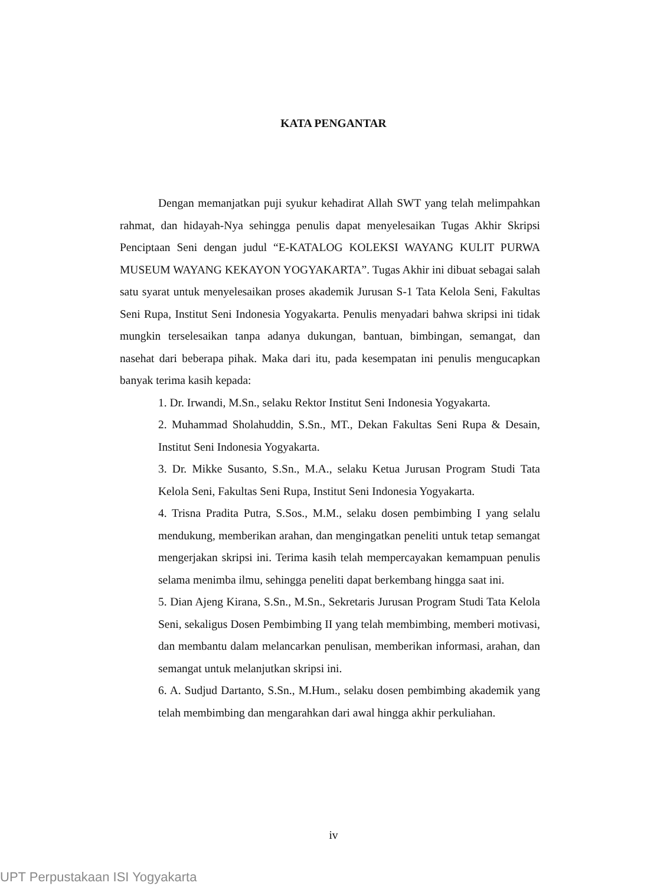KATA PENGANTAR
Dengan memanjatkan puji syukur kehadirat Allah SWT yang telah melimpahkan rahmat, dan hidayah-Nya sehingga penulis dapat menyelesaikan Tugas Akhir Skripsi Penciptaan Seni dengan judul “E-KATALOG KOLEKSI WAYANG KULIT PURWA MUSEUM WAYANG KEKAYON YOGYAKARTA”. Tugas Akhir ini dibuat sebagai salah satu syarat untuk menyelesaikan proses akademik Jurusan S-1 Tata Kelola Seni, Fakultas Seni Rupa, Institut Seni Indonesia Yogyakarta. Penulis menyadari bahwa skripsi ini tidak mungkin terselesaikan tanpa adanya dukungan, bantuan, bimbingan, semangat, dan nasehat dari beberapa pihak. Maka dari itu, pada kesempatan ini penulis mengucapkan banyak terima kasih kepada:
1. Dr. Irwandi, M.Sn., selaku Rektor Institut Seni Indonesia Yogyakarta.
2. Muhammad Sholahuddin, S.Sn., MT., Dekan Fakultas Seni Rupa & Desain, Institut Seni Indonesia Yogyakarta.
3. Dr. Mikke Susanto, S.Sn., M.A., selaku Ketua Jurusan Program Studi Tata Kelola Seni, Fakultas Seni Rupa, Institut Seni Indonesia Yogyakarta.
4. Trisna Pradita Putra, S.Sos., M.M., selaku dosen pembimbing I yang selalu mendukung, memberikan arahan, dan mengingatkan peneliti untuk tetap semangat mengerjakan skripsi ini. Terima kasih telah mempercayakan kemampuan penulis selama menimba ilmu, sehingga peneliti dapat berkembang hingga saat ini.
5. Dian Ajeng Kirana, S.Sn., M.Sn., Sekretaris Jurusan Program Studi Tata Kelola Seni, sekaligus Dosen Pembimbing II yang telah membimbing, memberi motivasi, dan membantu dalam melancarkan penulisan, memberikan informasi, arahan, dan semangat untuk melanjutkan skripsi ini.
6. A. Sudjud Dartanto, S.Sn., M.Hum., selaku dosen pembimbing akademik yang telah membimbing dan mengarahkan dari awal hingga akhir perkuliahan.
iv
UPT Perpustakaan ISI Yogyakarta